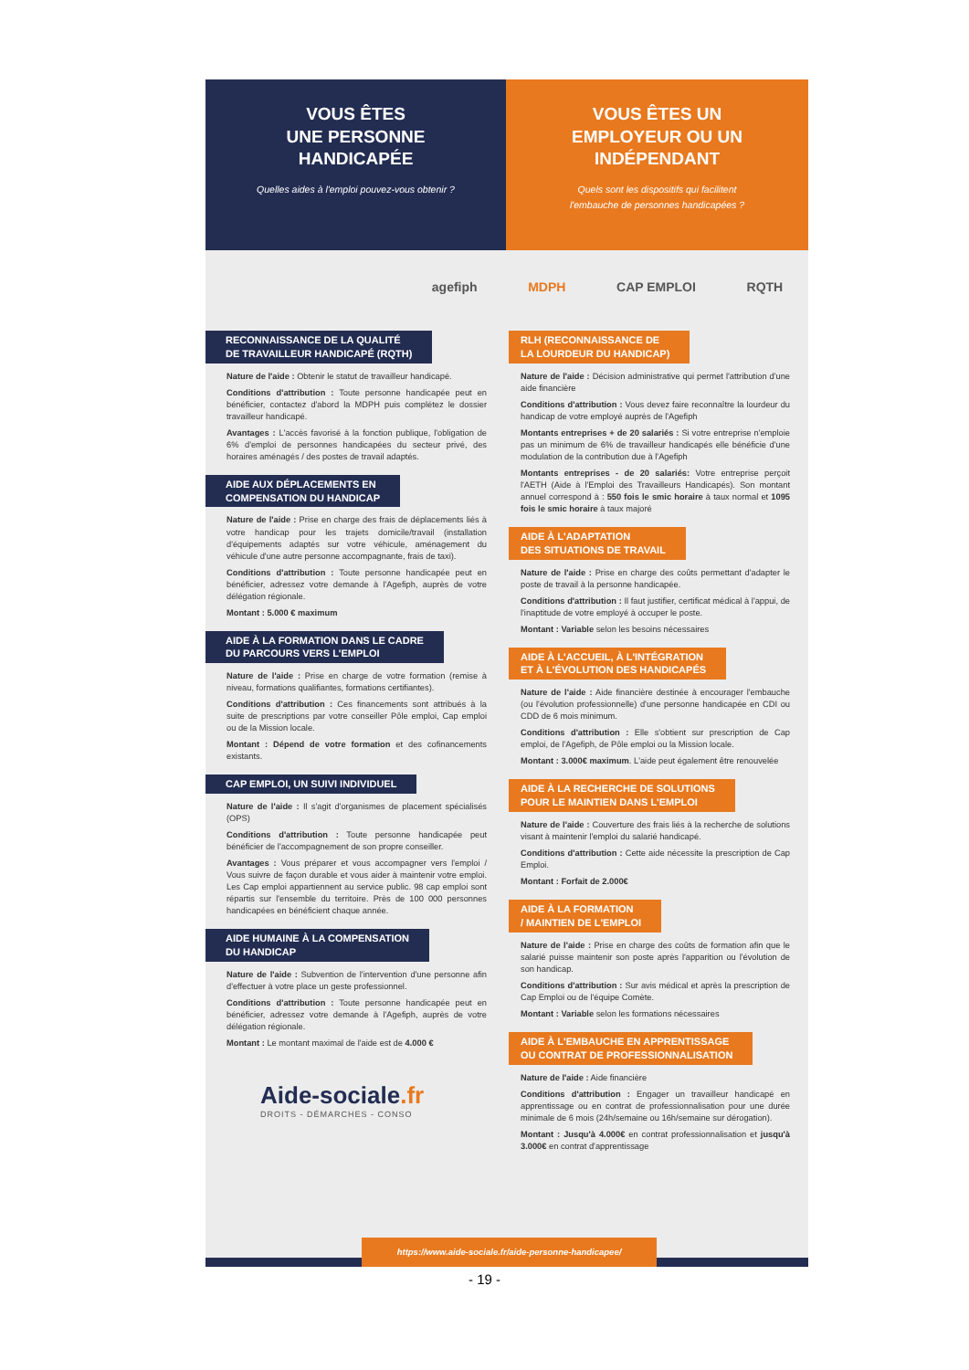VOUS ÊTES
UNE PERSONNE
HANDICAPÉE
Quelles aides à l'emploi pouvez-vous obtenir ?
VOUS ÊTES UN
EMPLOYEUR OU UN
INDÉPENDANT
Quels sont les dispositifs qui facilitent
l'embauche de personnes handicapées ?
agefiph MDPH CAP EMPLOI RQTH
RECONNAISSANCE DE LA QUALITÉ
DE TRAVAILLEUR HANDICAPÉ (RQTH)
Nature de l'aide : Obtenir le statut de travailleur handicapé.
Conditions d'attribution : Toute personne handicapée peut en bénéficier, contactez d'abord la MDPH puis complétez le dossier travailleur handicapé.
Avantages : L'accès favorisé à la fonction publique, l'obligation de 6% d'emploi de personnes handicapées du secteur privé, des horaires aménagés / des postes de travail adaptés.
AIDE AUX DÉPLACEMENTS EN
COMPENSATION DU HANDICAP
Nature de l'aide : Prise en charge des frais de déplacements liés à votre handicap pour les trajets domicile/travail (installation d'équipements adaptés sur votre véhicule, aménagement du véhicule d'une autre personne accompagnante, frais de taxi).
Conditions d'attribution : Toute personne handicapée peut en bénéficier, adressez votre demande à l'Agefiph, auprès de votre délégation régionale.
Montant : 5.000 € maximum
AIDE À LA FORMATION DANS LE CADRE
DU PARCOURS VERS L'EMPLOI
Nature de l'aide : Prise en charge de votre formation (remise à niveau, formations qualifiantes, formations certifiantes).
Conditions d'attribution : Ces financements sont attribués à la suite de prescriptions par votre conseiller Pôle emploi, Cap emploi ou de la Mission locale.
Montant : Dépend de votre formation et des cofinancements existants.
CAP EMPLOI, UN SUIVI INDIVIDUEL
Nature de l'aide : Il s'agit d'organismes de placement spécialisés (OPS)
Conditions d'attribution : Toute personne handicapée peut bénéficier de l'accompagnement de son propre conseiller.
Avantages : Vous préparer et vous accompagner vers l'emploi / Vous suivre de façon durable et vous aider à maintenir votre emploi. Les Cap emploi appartiennent au service public. 98 cap emploi sont répartis sur l'ensemble du territoire. Près de 100 000 personnes handicapées en bénéficient chaque année.
AIDE HUMAINE À LA COMPENSATION
DU HANDICAP
Nature de l'aide : Subvention de l'intervention d'une personne afin d'effectuer à votre place un geste professionnel.
Conditions d'attribution : Toute personne handicapée peut en bénéficier, adressez votre demande à l'Agefiph, auprès de votre délégation régionale.
Montant : Le montant maximal de l'aide est de 4.000 €
Aide-sociale.fr
DROITS - DÉMARCHES - CONSO
RLH (RECONNAISSANCE DE
LA LOURDEUR DU HANDICAP)
Nature de l'aide : Décision administrative qui permet l'attribution d'une aide financière
Conditions d'attribution : Vous devez faire reconnaître la lourdeur du handicap de votre employé auprès de l'Agefiph
Montants entreprises + de 20 salariés : Si votre entreprise n'emploie pas un minimum de 6% de travailleur handicapés elle bénéficie d'une modulation de la contribution due à l'Agefiph
Montants entreprises - de 20 salariés: Votre entreprise perçoit l'AETH (Aide à l'Emploi des Travailleurs Handicapés). Son montant annuel correspond à : 550 fois le smic horaire à taux normal et 1095 fois le smic horaire à taux majoré
AIDE À L'ADAPTATION
DES SITUATIONS DE TRAVAIL
Nature de l'aide : Prise en charge des coûts permettant d'adapter le poste de travail à la personne handicapée.
Conditions d'attribution : Il faut justifier, certificat médical à l'appui, de l'inaptitude de votre employé à occuper le poste.
Montant : Variable selon les besoins nécessaires
AIDE À L'ACCUEIL, À L'INTÉGRATION
ET À L'ÉVOLUTION DES HANDICAPÉS
Nature de l'aide : Aide financière destinée à encourager l'embauche (ou l'évolution professionnelle) d'une personne handicapée en CDI ou CDD de 6 mois minimum.
Conditions d'attribution : Elle s'obtient sur prescription de Cap emploi, de l'Agefiph, de Pôle emploi ou la Mission locale.
Montant : 3.000€ maximum. L'aide peut également être renouvelée
AIDE À LA RECHERCHE DE SOLUTIONS
POUR LE MAINTIEN DANS L'EMPLOI
Nature de l'aide : Couverture des frais liés à la recherche de solutions visant à maintenir l'emploi du salarié handicapé.
Conditions d'attribution : Cette aide nécessite la prescription de Cap Emploi.
Montant : Forfait de 2.000€
AIDE À LA FORMATION
/ MAINTIEN DE L'EMPLOI
Nature de l'aide : Prise en charge des coûts de formation afin que le salarié puisse maintenir son poste après l'apparition ou l'évolution de son handicap.
Conditions d'attribution : Sur avis médical et après la prescription de Cap Emploi ou de l'équipe Comète.
Montant : Variable selon les formations nécessaires
AIDE À L'EMBAUCHE EN APPRENTISSAGE
OU CONTRAT DE PROFESSIONNALISATION
Nature de l'aide : Aide financière
Conditions d'attribution : Engager un travailleur handicapé en apprentissage ou en contrat de professionnalisation pour une durée minimale de 6 mois (24h/semaine ou 16h/semaine sur dérogation).
Montant : Jusqu'à 4.000€ en contrat professionnalisation et jusqu'à 3.000€ en contrat d'apprentissage
https://www.aide-sociale.fr/aide-personne-handicapee/
- 19 -